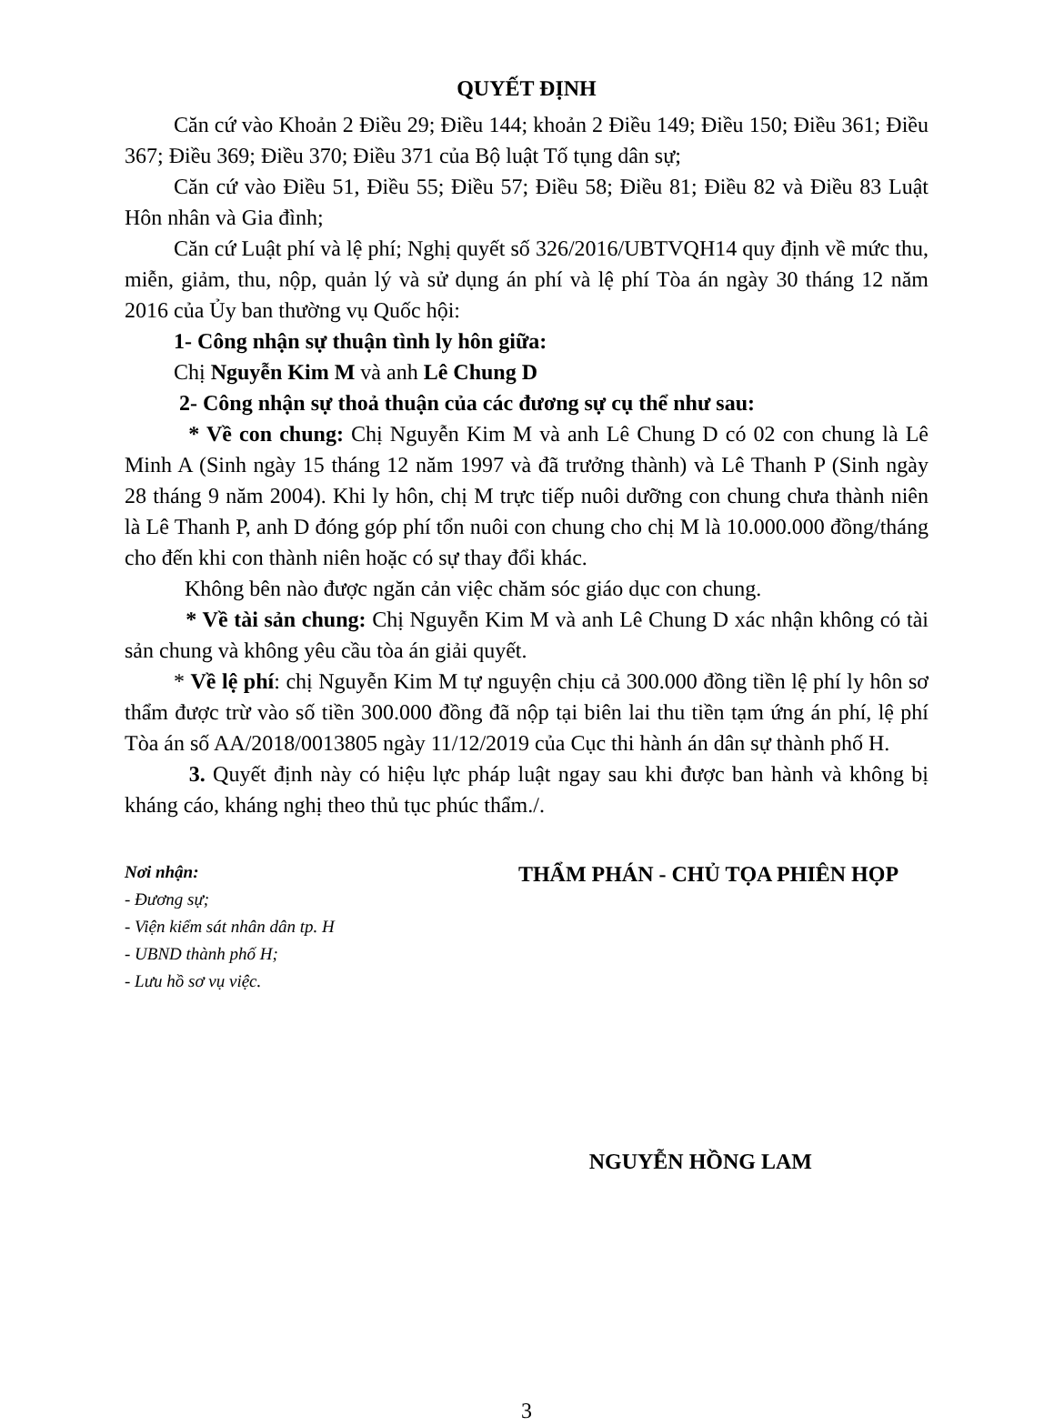QUYẾT ĐỊNH
Căn cứ vào Khoản 2 Điều 29; Điều 144; khoản 2 Điều 149; Điều 150; Điều 361; Điều 367; Điều 369; Điều 370; Điều 371 của Bộ luật Tố tụng dân sự;
Căn cứ vào Điều 51, Điều 55; Điều 57; Điều 58; Điều 81; Điều 82 và Điều 83 Luật Hôn nhân và Gia đình;
Căn cứ Luật phí và lệ phí; Nghị quyết số 326/2016/UBTVQH14 quy định về mức thu, miễn, giảm, thu, nộp, quản lý và sử dụng án phí và lệ phí Tòa án ngày 30 tháng 12 năm 2016 của Ủy ban thường vụ Quốc hội:
1- Công nhận sự thuận tình ly hôn giữa:
Chị Nguyễn Kim M và anh Lê Chung D
2- Công nhận sự thoả thuận của các đương sự cụ thể như sau:
* Về con chung: Chị Nguyễn Kim M và anh Lê Chung D có 02 con chung là Lê Minh A (Sinh ngày 15 tháng 12 năm 1997 và đã trưởng thành) và Lê Thanh P (Sinh ngày 28 tháng 9 năm 2004). Khi ly hôn, chị M trực tiếp nuôi dưỡng con chung chưa thành niên là Lê Thanh P, anh D đóng góp phí tổn nuôi con chung cho chị M là 10.000.000 đồng/tháng cho đến khi con thành niên hoặc có sự thay đổi khác.
Không bên nào được ngăn cản việc chăm sóc giáo dục con chung.
* Về tài sản chung: Chị Nguyễn Kim M và anh Lê Chung D xác nhận không có tài sản chung và không yêu cầu tòa án giải quyết.
* Về lệ phí: chị Nguyễn Kim M tự nguyện chịu cả 300.000 đồng tiền lệ phí ly hôn sơ thẩm được trừ vào số tiền 300.000 đồng đã nộp tại biên lai thu tiền tạm ứng án phí, lệ phí Tòa án số AA/2018/0013805 ngày 11/12/2019 của Cục thi hành án dân sự thành phố H.
3. Quyết định này có hiệu lực pháp luật ngay sau khi được ban hành và không bị kháng cáo, kháng nghị theo thủ tục phúc thẩm./.
Nơi nhận:
- Đương sự;
- Viện kiểm sát nhân dân tp. H
- UBND thành phố H;
- Lưu hồ sơ vụ việc.
THẨM PHÁN - CHỦ TỌA PHIÊN HỌP
NGUYỄN HỒNG LAM
3